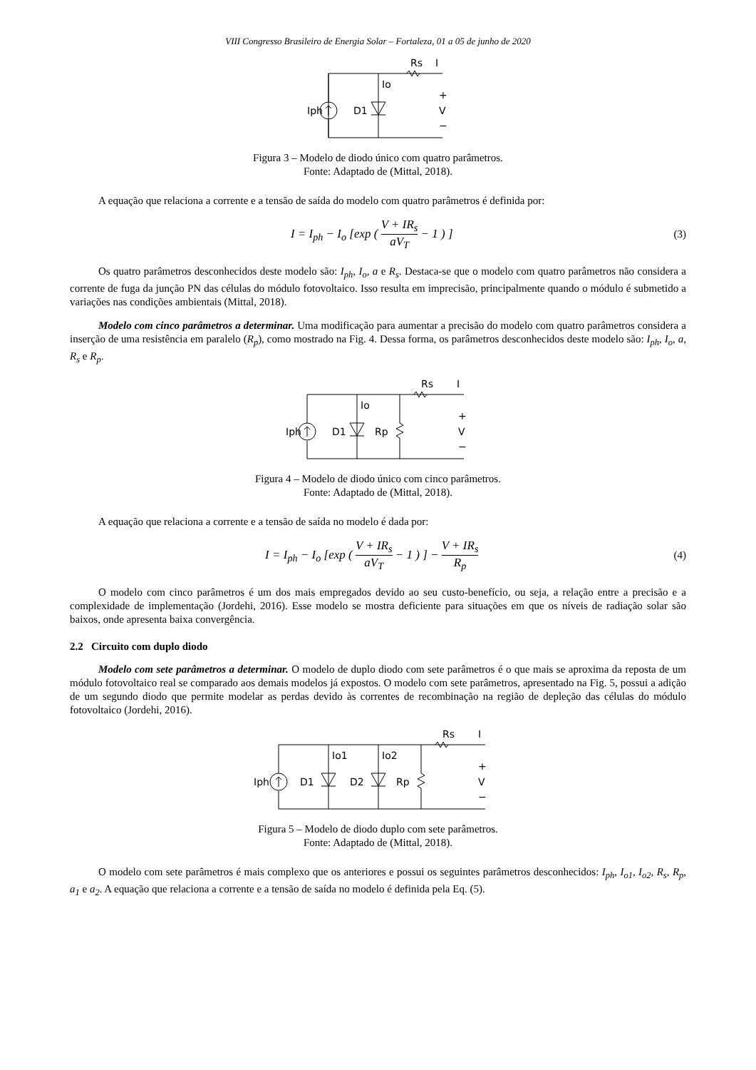VIII Congresso Brasileiro de Energia Solar – Fortaleza, 01 a 05 de junho de 2020
Iph
D1
Io
Rs
I
+
V
−
Figura 3 – Modelo de diodo único com quatro parâmetros.
Fonte: Adaptado de (Mittal, 2018).
A equação que relaciona a corrente e a tensão de saída do modelo com quatro parâmetros é definida por:
I = I<sub>ph</sub> − I<sub>o</sub> [exp ( V + IR<sub>s</sub> aV<sub>T</sub> − 1 ) ]
(3)
Os quatro parâmetros desconhecidos deste modelo são: I<sub>ph</sub>, I<sub>o</sub>, a e R<sub>s</sub>. Destaca-se que o modelo com quatro parâmetros não considera a corrente de fuga da junção PN das células do módulo fotovoltaico. Isso resulta em imprecisão, principalmente quando o módulo é submetido a variações nas condições ambientais (Mittal, 2018).
Modelo com cinco parâmetros a determinar. Uma modificação para aumentar a precisão do modelo com quatro parâmetros considera a inserção de uma resistência em paralelo (R<sub>p</sub>), como mostrado na Fig. 4. Dessa forma, os parâmetros desconhecidos deste modelo são: I<sub>ph</sub>, I<sub>o</sub>, a, R<sub>s</sub> e R<sub>p</sub>.
Iph
D1
Io
Rp
Rs
I
+
V
−
Figura 4 – Modelo de diodo único com cinco parâmetros.
Fonte: Adaptado de (Mittal, 2018).
A equação que relaciona a corrente e a tensão de saída no modelo é dada por:
I = I<sub>ph</sub> − I<sub>o</sub> [exp ( V + IR<sub>s</sub> aV<sub>T</sub> − 1 ) ] − V + IR<sub>s</sub> R<sub>p</sub>
(4)
O modelo com cinco parâmetros é um dos mais empregados devido ao seu custo-benefício, ou seja, a relação entre a precisão e a complexidade de implementação (Jordehi, 2016). Esse modelo se mostra deficiente para situações em que os níveis de radiação solar são baixos, onde apresenta baixa convergência.
2.2 Circuito com duplo diodo
Modelo com sete parâmetros a determinar. O modelo de duplo diodo com sete parâmetros é o que mais se aproxima da reposta de um módulo fotovoltaico real se comparado aos demais modelos já expostos. O modelo com sete parâmetros, apresentado na Fig. 5, possui a adição de um segundo diodo que permite modelar as perdas devido às correntes de recombinação na região de depleção das células do módulo fotovoltaico (Jordehi, 2016).
Iph
D1
Io1
D2
Io2
Rp
Rs
I
+
V
−
Figura 5 – Modelo de diodo duplo com sete parâmetros.
Fonte: Adaptado de (Mittal, 2018).
O modelo com sete parâmetros é mais complexo que os anteriores e possui os seguintes parâmetros desconhecidos: I<sub>ph</sub>, I<sub>o1</sub>, I<sub>o2</sub>, R<sub>s</sub>, R<sub>p</sub>, a<sub>1</sub> e a<sub>2</sub>. A equação que relaciona a corrente e a tensão de saída no modelo é definida pela Eq. (5).